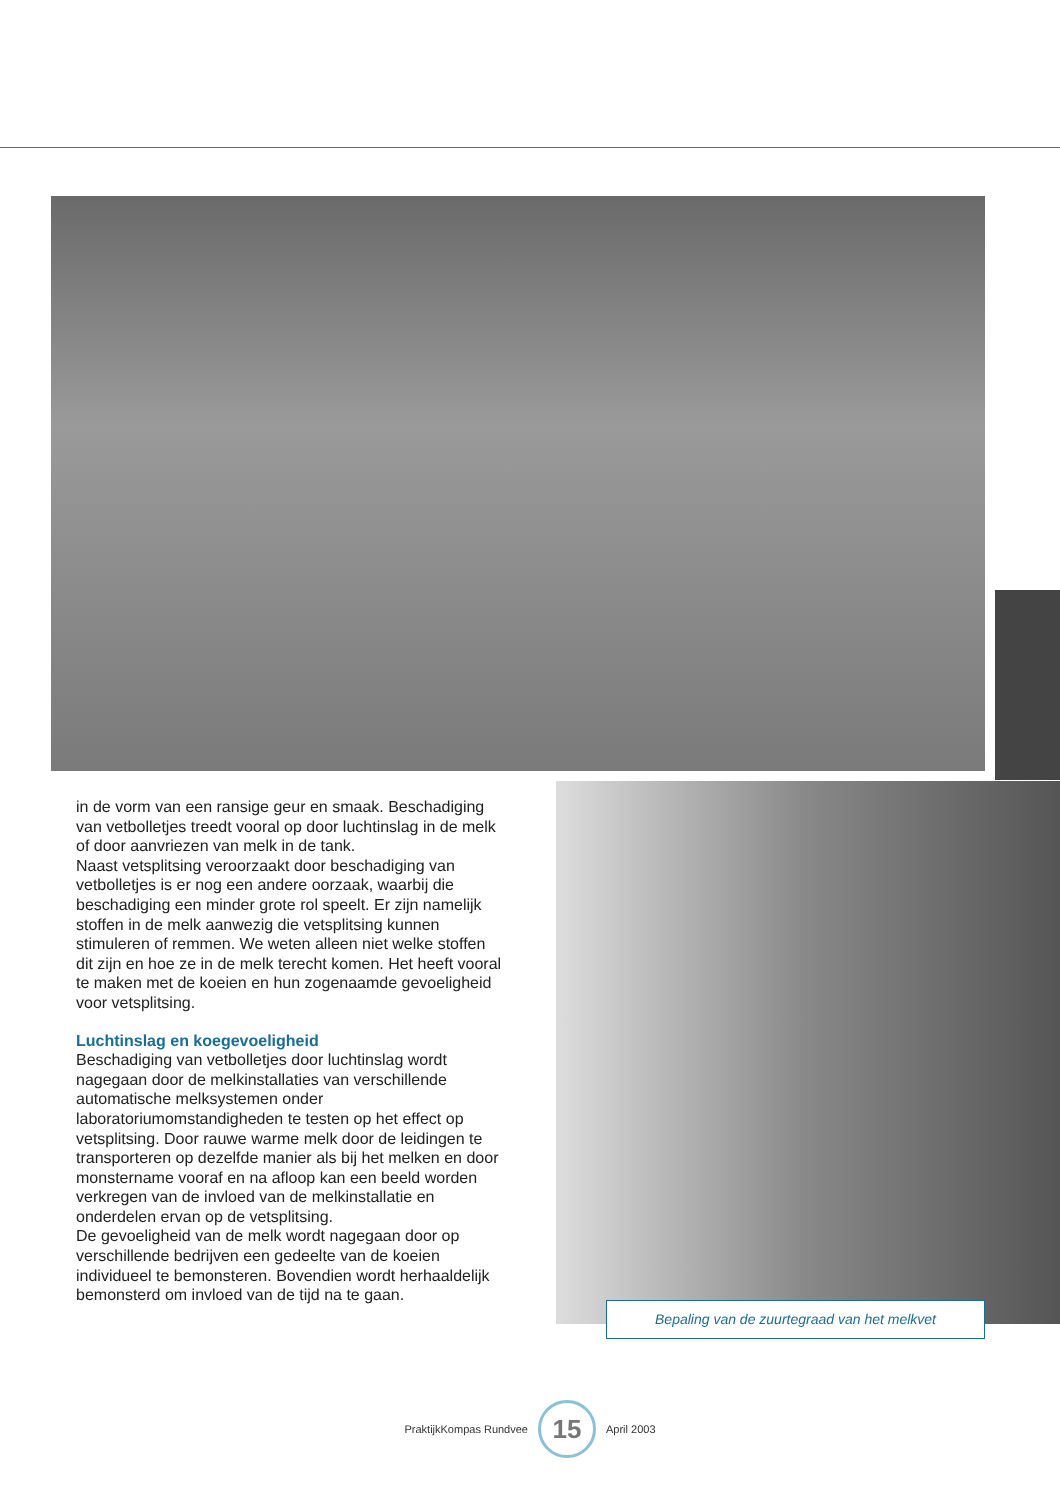in de vorm van een ransige geur en smaak. Beschadiging van vetbolletjes treedt vooral op door luchtinslag in de melk of door aanvriezen van melk in de tank.
Naast vetsplitsing veroorzaakt door beschadiging van vetbolletjes is er nog een andere oorzaak, waarbij die beschadiging een minder grote rol speelt. Er zijn namelijk stoffen in de melk aanwezig die vetsplitsing kunnen stimuleren of remmen. We weten alleen niet welke stoffen dit zijn en hoe ze in de melk terecht komen. Het heeft vooral te maken met de koeien en hun zogenaamde gevoeligheid voor vetsplitsing.
Luchtinslag en koegevoeligheid
Beschadiging van vetbolletjes door luchtinslag wordt nagegaan door de melkinstallaties van verschillende automatische melksystemen onder laboratoriumomstandigheden te testen op het effect op vetsplitsing. Door rauwe warme melk door de leidingen te transporteren op dezelfde manier als bij het melken en door monstername vooraf en na afloop kan een beeld worden verkregen van de invloed van de melkinstallatie en onderdelen ervan op de vetsplitsing.
De gevoeligheid van de melk wordt nagegaan door op verschillende bedrijven een gedeelte van de koeien individueel te bemonsteren. Bovendien wordt herhaaldelijk bemonsterd om invloed van de tijd na te gaan.
Bepaling van de zuurtegraad van het melkvet
PraktijkKompas Rundvee
15
April 2003